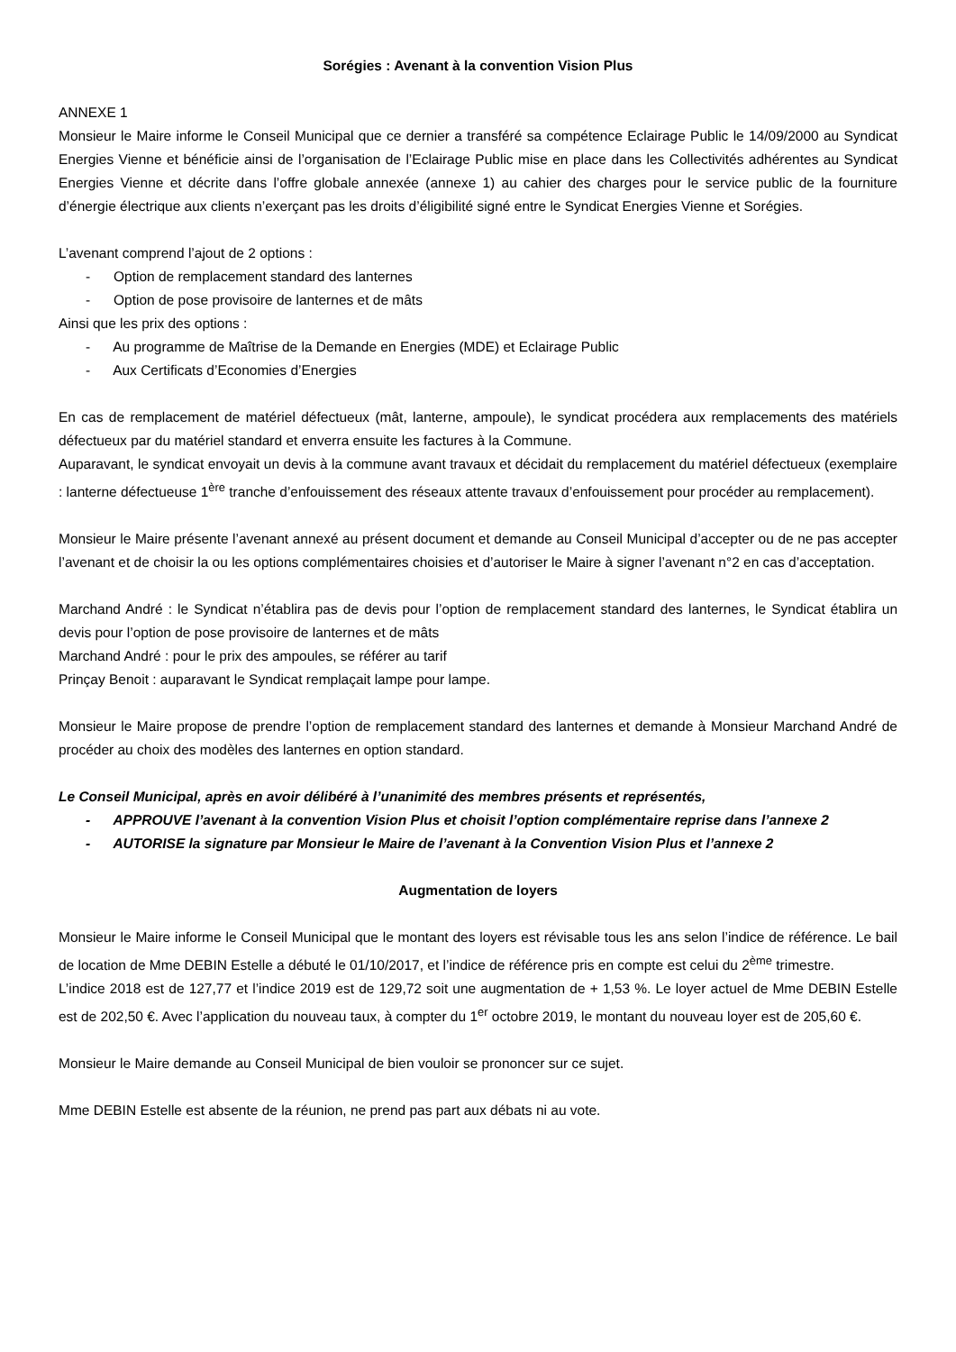Sorégies : Avenant à la convention Vision Plus
ANNEXE 1
Monsieur le Maire informe le Conseil Municipal que ce dernier a transféré sa compétence Eclairage Public le 14/09/2000 au Syndicat Energies Vienne et bénéficie ainsi de l’organisation de l’Eclairage Public mise en place dans les Collectivités adhérentes au Syndicat Energies Vienne et décrite dans l’offre globale annexée (annexe 1) au cahier des charges pour le service public de la fourniture d’énergie électrique aux clients n’exerçant pas les droits d’éligibilité signé entre le Syndicat Energies Vienne et Sorégies.
L’avenant comprend l’ajout de 2 options :
- Option de remplacement standard des lanternes
- Option de pose provisoire de lanternes et de mâts
Ainsi que les prix des options :
- Au programme de Maîtrise de la Demande en Energies (MDE) et Eclairage Public
- Aux Certificats d’Economies d’Energies
En cas de remplacement de matériel défectueux (mât, lanterne, ampoule), le syndicat procédera aux remplacements des matériels défectueux par du matériel standard et enverra ensuite les factures à la Commune.
Auparavant, le syndicat envoyait un devis à la commune avant travaux et décidait du remplacement du matériel défectueux (exemplaire : lanterne défectueuse 1<sup>ère</sup> tranche d’enfouissement des réseaux attente travaux d’enfouissement pour procéder au remplacement).
Monsieur le Maire présente l’avenant annexé au présent document et demande au Conseil Municipal d’accepter ou de ne pas accepter l’avenant et de choisir la ou les options complémentaires choisies et d’autoriser le Maire à signer l’avenant n°2 en cas d’acceptation.
Marchand André : le Syndicat n’établira pas de devis pour l’option de remplacement standard des lanternes, le Syndicat établira un devis pour l’option de pose provisoire de lanternes et de mâts
Marchand André : pour le prix des ampoules, se référer au tarif
Prinçay Benoit : auparavant le Syndicat remplaçait lampe pour lampe.
Monsieur le Maire propose de prendre l’option de remplacement standard des lanternes et demande à Monsieur Marchand André de procéder au choix des modèles des lanternes en option standard.
Le Conseil Municipal, après en avoir délibéré à l’unanimité des membres présents et représentés,
- APPROUVE l’avenant à la convention Vision Plus et choisit l’option complémentaire reprise dans l’annexe 2
- AUTORISE la signature par Monsieur le Maire de l’avenant à la Convention Vision Plus et l’annexe 2
Augmentation de loyers
Monsieur le Maire informe le Conseil Municipal que le montant des loyers est révisable tous les ans selon l’indice de référence. Le bail de location de Mme DEBIN Estelle a débuté le 01/10/2017, et l’indice de référence pris en compte est celui du 2<sup>ème</sup> trimestre.
L’indice 2018 est de 127,77 et l’indice 2019 est de 129,72 soit une augmentation de + 1,53 %. Le loyer actuel de Mme DEBIN Estelle est de 202,50 €. Avec l’application du nouveau taux, à compter du 1<sup>er</sup> octobre 2019, le montant du nouveau loyer est de 205,60 €.
Monsieur le Maire demande au Conseil Municipal de bien vouloir se prononcer sur ce sujet.
Mme DEBIN Estelle est absente de la réunion, ne prend pas part aux débats ni au vote.